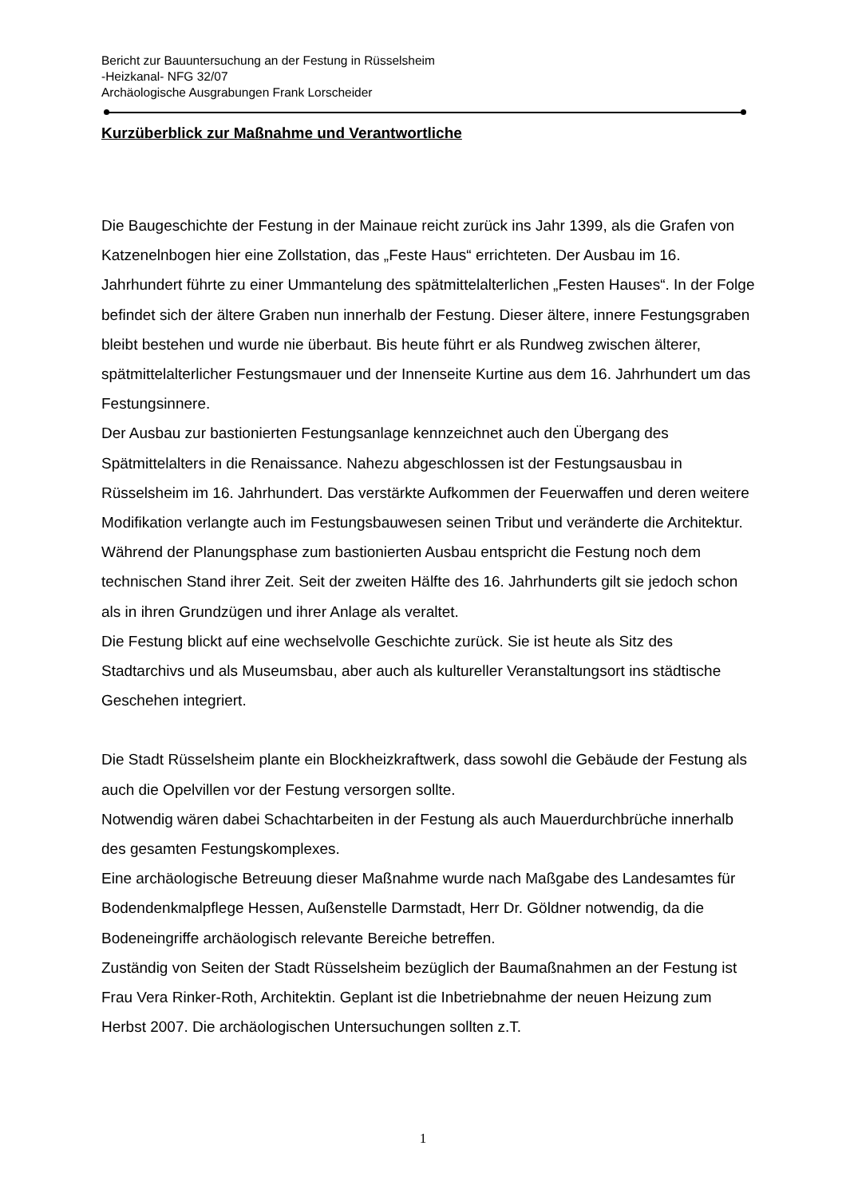Bericht zur Bauuntersuchung an der Festung in Rüsselsheim
-Heizkanal- NFG 32/07
Archäologische Ausgrabungen Frank Lorscheider
Kurzüberblick zur Maßnahme und Verantwortliche
Die Baugeschichte der Festung in der Mainaue reicht zurück ins Jahr 1399, als die Grafen von Katzenelnbogen hier eine Zollstation, das „Feste Haus“ errichteten. Der Ausbau im 16. Jahrhundert führte zu einer Ummantelung des spätmittelalterlichen „Festen Hauses“. In der Folge befindet sich der ältere Graben nun innerhalb der Festung. Dieser ältere, innere Festungsgraben bleibt bestehen und wurde nie überbaut. Bis heute führt er als Rundweg zwischen älterer, spätmittelalterlicher Festungsmauer und der Innenseite Kurtine aus dem 16. Jahrhundert um das Festungsinnere.
Der Ausbau zur bastionierten Festungsanlage kennzeichnet auch den Übergang des Spätmittelalters in die Renaissance. Nahezu abgeschlossen ist der Festungsausbau in Rüsselsheim im 16. Jahrhundert. Das verstärkte Aufkommen der Feuerwaffen und deren weitere Modifikation verlangte auch im Festungsbauwesen seinen Tribut und veränderte die Architektur. Während der Planungsphase zum bastionierten Ausbau entspricht die Festung noch dem technischen Stand ihrer Zeit. Seit der zweiten Hälfte des 16. Jahrhunderts gilt sie jedoch schon als in ihren Grundzügen und ihrer Anlage als veraltet.
Die Festung blickt auf eine wechselvolle Geschichte zurück. Sie ist heute als Sitz des Stadtarchivs und als Museumsbau, aber auch als kultureller Veranstaltungsort ins städtische Geschehen integriert.
Die Stadt Rüsselsheim plante ein Blockheizkraftwerk, dass sowohl die Gebäude der Festung als auch die Opelvillen vor der Festung versorgen sollte.
Notwendig wären dabei Schachtarbeiten in der Festung als auch Mauerdurchbrüche innerhalb des gesamten Festungskomplexes.
Eine archäologische Betreuung dieser Maßnahme wurde nach Maßgabe des Landesamtes für Bodendenkmalpflege Hessen, Außenstelle Darmstadt, Herr Dr. Göldner notwendig, da die Bodeneingriffe archäologisch relevante Bereiche betreffen.
Zuständig von Seiten der Stadt Rüsselsheim bezüglich der Baumaßnahmen an der Festung ist Frau Vera Rinker-Roth, Architektin. Geplant ist die Inbetriebnahme der neuen Heizung zum Herbst 2007. Die archäologischen Untersuchungen sollten z.T.
1